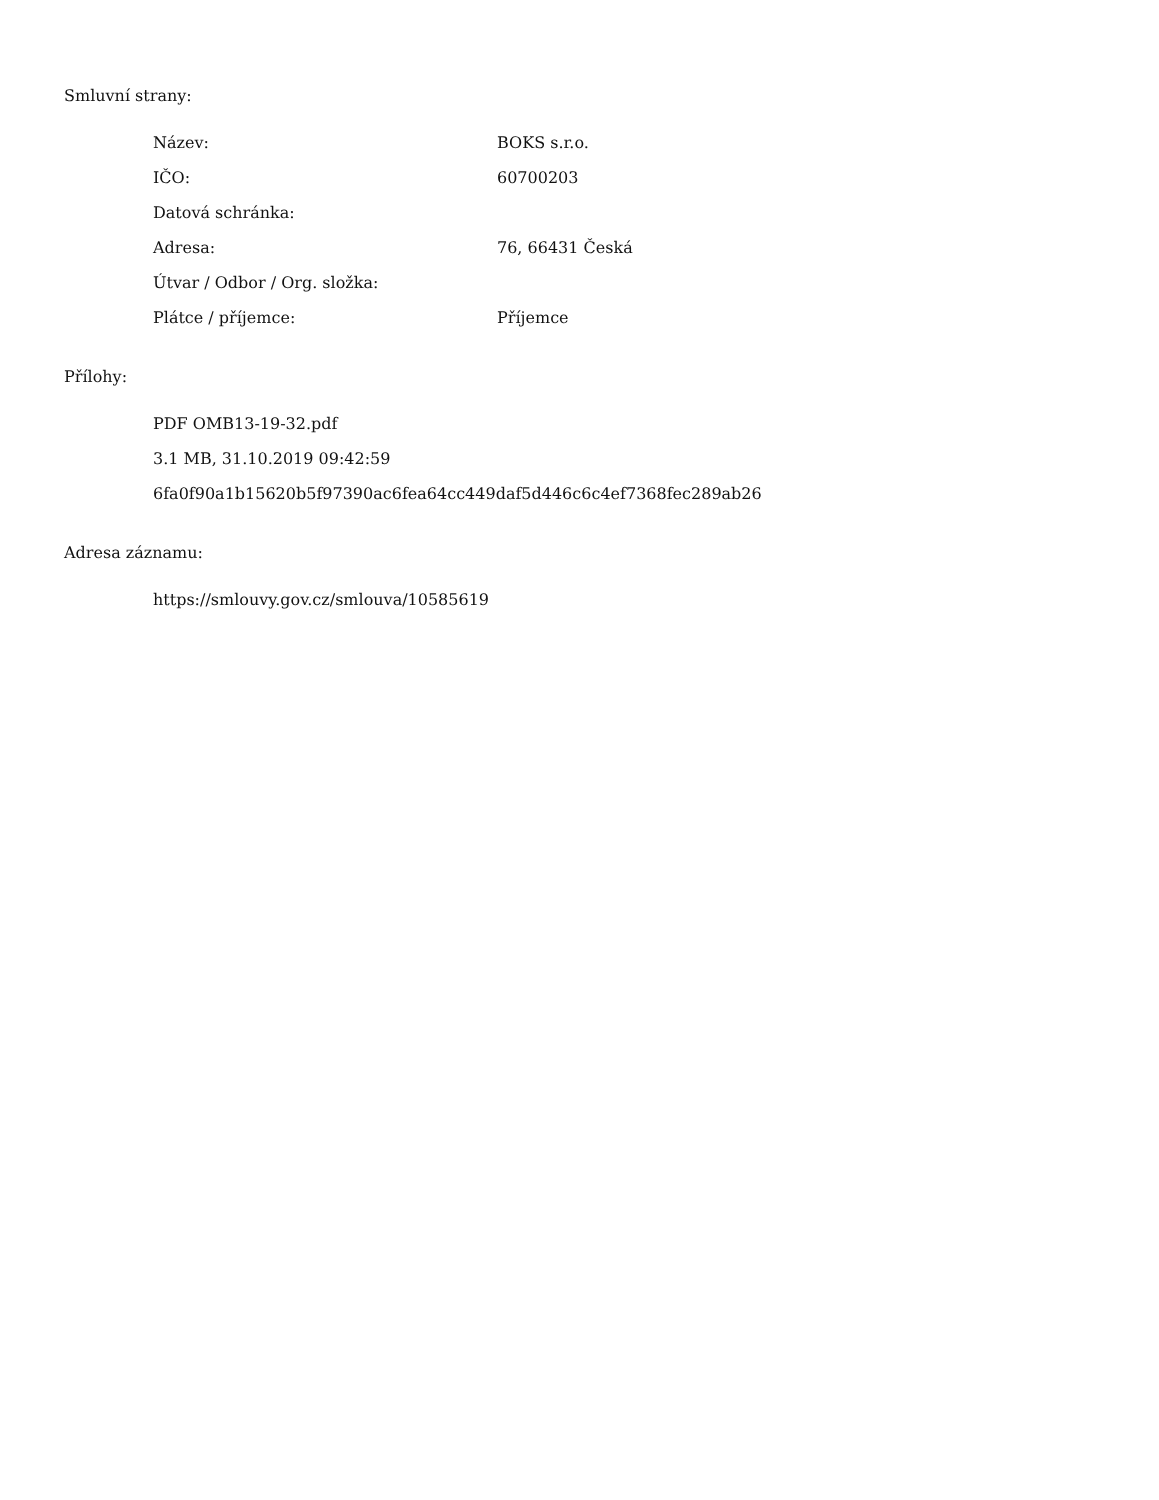Smluvní strany:
| Název: | BOKS s.r.o. |
| IČO: | 60700203 |
| Datová schránka: | |
| Adresa: | 76, 66431 Česká |
| Útvar / Odbor / Org. složka: | |
| Plátce / příjemce: | Příjemce |
Přílohy:
PDF OMB13-19-32.pdf
3.1 MB, 31.10.2019 09:42:59
6fa0f90a1b15620b5f97390ac6fea64cc449daf5d446c6c4ef7368fec289ab26
Adresa záznamu:
https://smlouvy.gov.cz/smlouva/10585619